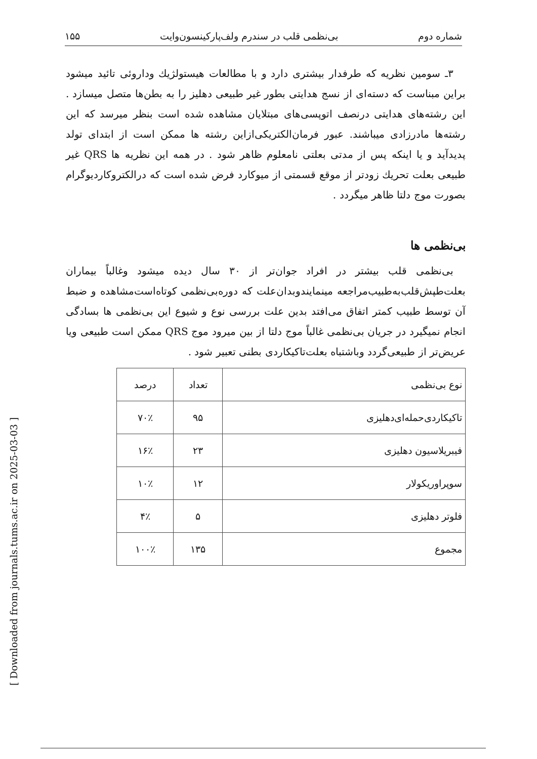شماره دوم بی‌نظمی قلب در سندرم ولف‌پارکینسون‌وایت ۱۵۵
۳ـ سومین نظریه که طرفدار بیشتری دارد و با مطالعات هیستولژیك وداروئی تائید میشود براین مبناست که دسته‌ای از نسج هدایتی بطور غیر طبیعی دهلیز را به بطن‌ها متصل میسازد . این رشته‌های هدایتی درنصف اتوپسی‌های مبتلایان مشاهده شده است بنظر میرسد که این رشته‌ها مادرزادی میباشند. عبور فرمان‌الکتریکی‌ازاین رشته ها ممکن است از ابتدای تولد پدیدآید و یا اینکه پس از مدتی بعلتی نامعلوم ظاهر شود . در همه این نظریه ها QRS غیر طبیعی بعلت تحریك زودتر از موقع قسمتی از میوکارد فرض شده است که درالکتروکاردیوگرام بصورت موج دلتا ظاهر میگردد .
بی‌نظمی ها
بی‌نظمی قلب بیشتر در افراد جوان‌تر از ۳۰ سال دیده میشود وغالباً بیماران بعلت‌طپش‌قلب‌به‌طبیب‌مراجعه مینمایندوبدان‌علت که دوره‌بی‌نظمی کوتاه‌است‌مشاهده و ضبط آن توسط طبیب کمتر اتفاق می‌افتد بدین علت بررسی نوع و شیوع این بی‌نظمی ها بسادگی انجام نمیگیرد در جریان بی‌نظمی غالباً موج دلتا از بین میرود موج QRS ممکن است طبیعی ویا عریض‌تر از طبیعی‌گردد وباشتباه بعلت‌تاکیکاردی بطنی تعبیر شود .
| نوع بی‌نظمی | تعداد | درصد |
| --- | --- | --- |
| تاکیکاردی‌حمله‌ای‌دهلیزی | ۹۵ | ۷۰٪ |
| فیبریلاسیون دهلیزی | ۲۳ | ۱۶٪ |
| سوپراوریکولار | ۱۲ | ۱۰٪ |
| فلوتر دهلیزی | ۵ | ۴٪ |
| مجموع | ۱۳۵ | ۱۰۰٪ |
[ Downloaded from journals.tums.ac.ir on 2025-03-03 ]